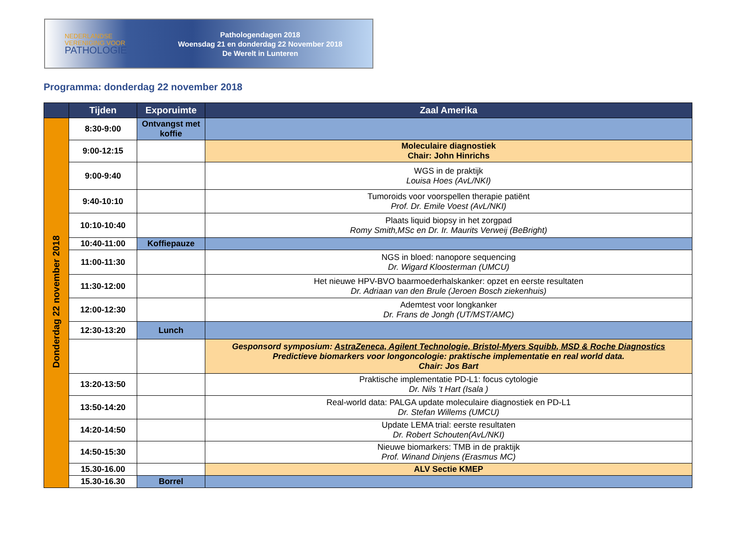NEDERLANDSE
VERENIGING VOOR
PATHOLOGIE
Pathologendagen 2018
Woensdag 21 en donderdag 22 November 2018
De Werelt in Lunteren
Programma: donderdag 22 november 2018
| | Tijden | Exporuimte | Zaal Amerika |
| --- | --- | --- | --- |
| Donderdag 22 november 2018 | 8:30-9:00 | Ontvangst met koffie | |
| | 9:00-12:15 | | Moleculaire diagnostiek Chair: John Hinrichs |
| | 9:00-9:40 | | WGS in de praktijk Louisa Hoes (AvL/NKI) |
| | 9:40-10:10 | | Tumoroids voor voorspellen therapie patiënt Prof. Dr. Emile Voest (AvL/NKI) |
| | 10:10-10:40 | | Plaats liquid biopsy in het zorgpad Romy Smith,MSc en Dr. Ir. Maurits Verweij (BeBright) |
| | 10:40-11:00 | Koffiepauze | |
| | 11:00-11:30 | | NGS in bloed: nanopore sequencing Dr. Wigard Kloosterman (UMCU) |
| | 11:30-12:00 | | Het nieuwe HPV-BVO baarmoederhalskanker: opzet en eerste resultaten Dr. Adriaan van den Brule (Jeroen Bosch ziekenhuis) |
| | 12:00-12:30 | | Ademtest voor longkanker Dr. Frans de Jongh (UT/MST/AMC) |
| | 12:30-13:20 | Lunch | |
| | | | Gesponsord symposium: AstraZeneca, Agilent Technologie, Bristol-Myers Squibb, MSD & Roche Diagnostics Predictieve biomarkers voor longoncologie: praktische implementatie en real world data. Chair: Jos Bart |
| | 13:20-13:50 | | Praktische implementatie PD-L1: focus cytologie Dr. Nils ’t Hart (Isala ) |
| | 13:50-14:20 | | Real-world data: PALGA update moleculaire diagnostiek en PD-L1 Dr. Stefan Willems (UMCU) |
| | 14:20-14:50 | | Update LEMA trial: eerste resultaten Dr. Robert Schouten(AvL/NKI) |
| | 14:50-15:30 | | Nieuwe biomarkers: TMB in de praktijk Prof. Winand Dinjens (Erasmus MC) |
| | 15.30-16.00 | | ALV Sectie KMEP |
| | 15.30-16.30 | Borrel | |